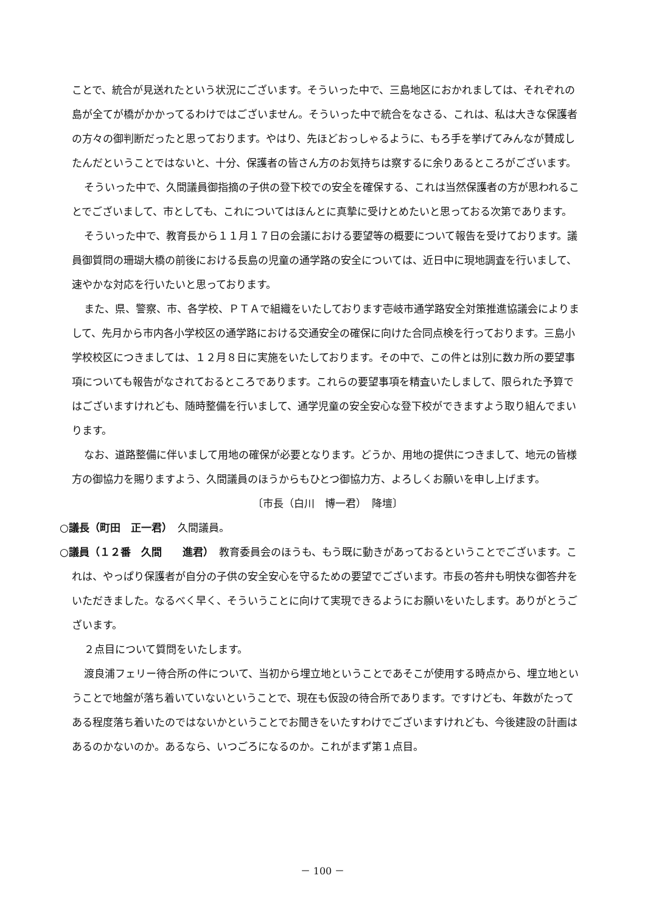ことで、統合が見送れたという状況にございます。そういった中で、三島地区におかれましては、それぞれの島が全てが橋がかかってるわけではございません。そういった中で統合をなさる、これは、私は大きな保護者の方々の御判断だったと思っております。やはり、先ほどおっしゃるように、もろ手を挙げてみんなが賛成したんだということではないと、十分、保護者の皆さん方のお気持ちは察するに余りあるところがございます。
そういった中で、久間議員御指摘の子供の登下校での安全を確保する、これは当然保護者の方が思われることでございまして、市としても、これについてはほんとに真摯に受けとめたいと思っておる次第であります。
そういった中で、教育長から１１月１７日の会議における要望等の概要について報告を受けております。議員御質問の珊瑚大橋の前後における長島の児童の通学路の安全については、近日中に現地調査を行いまして、速やかな対応を行いたいと思っております。
また、県、警察、市、各学校、ＰＴＡで組織をいたしております壱岐市通学路安全対策推進協議会によりまして、先月から市内各小学校区の通学路における交通安全の確保に向けた合同点検を行っております。三島小学校校区につきましては、１２月８日に実施をいたしております。その中で、この件とは別に数カ所の要望事項についても報告がなされておるところであります。これらの要望事項を精査いたしまして、限られた予算ではございますけれども、随時整備を行いまして、通学児童の安全安心な登下校ができますよう取り組んでまいります。
なお、道路整備に伴いまして用地の確保が必要となります。どうか、用地の提供につきまして、地元の皆様方の御協力を賜りますよう、久間議員のほうからもひとつ御協力方、よろしくお願いを申し上げます。
〔市長（白川　博一君）　降壇〕
○議長（町田　正一君）　久間議員。
○議員（１２番　久間　　進君）　教育委員会のほうも、もう既に動きがあっておるということでございます。これは、やっぱり保護者が自分の子供の安全安心を守るための要望でございます。市長の答弁も明快な御答弁をいただきました。なるべく早く、そういうことに向けて実現できるようにお願いをいたします。ありがとうございます。
２点目について質問をいたします。
渡良浦フェリー待合所の件について、当初から埋立地ということであそこが使用する時点から、埋立地ということで地盤が落ち着いていないということで、現在も仮設の待合所であります。ですけども、年数がたってある程度落ち着いたのではないかということでお聞きをいたすわけでございますけれども、今後建設の計画はあるのかないのか。あるなら、いつごろになるのか。これがまず第１点目。
－ 100 －